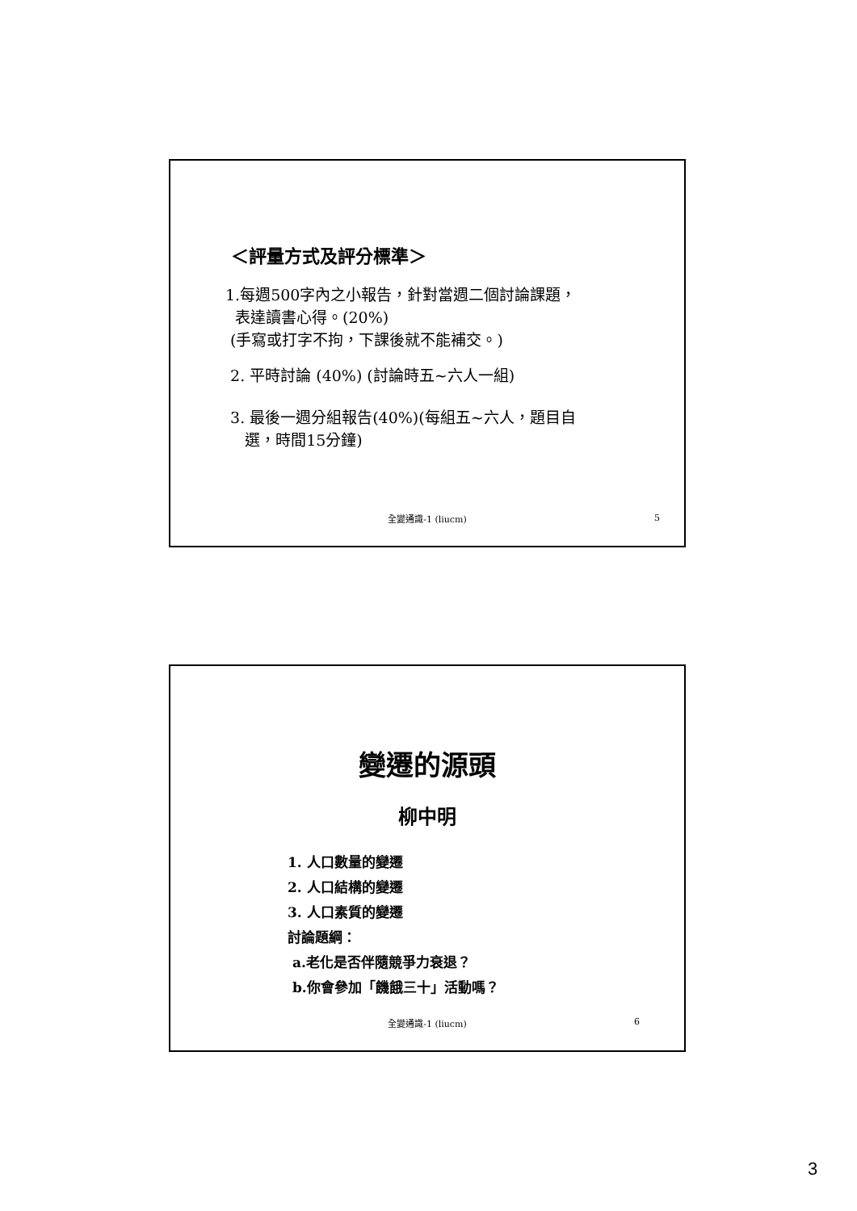＜評量方式及評分標準＞
1.每週500字內之小報告，針對當週二個討論課題，
表達讀書心得。(20%)
(手寫或打字不拘，下課後就不能補交。)
2. 平時討論 (40%) (討論時五~六人一組)
3. 最後一週分組報告(40%)(每組五~六人，題目自
選，時間15分鐘)
全變通識-1 (liucm)
5
變遷的源頭
柳中明
1. 人口數量的變遷
2. 人口結構的變遷
3. 人口素質的變遷
討論題綱：
a.老化是否伴隨競爭力衰退？
b.你會參加「饑餓三十」活動嗎？
全變通識-1 (liucm) 6
3